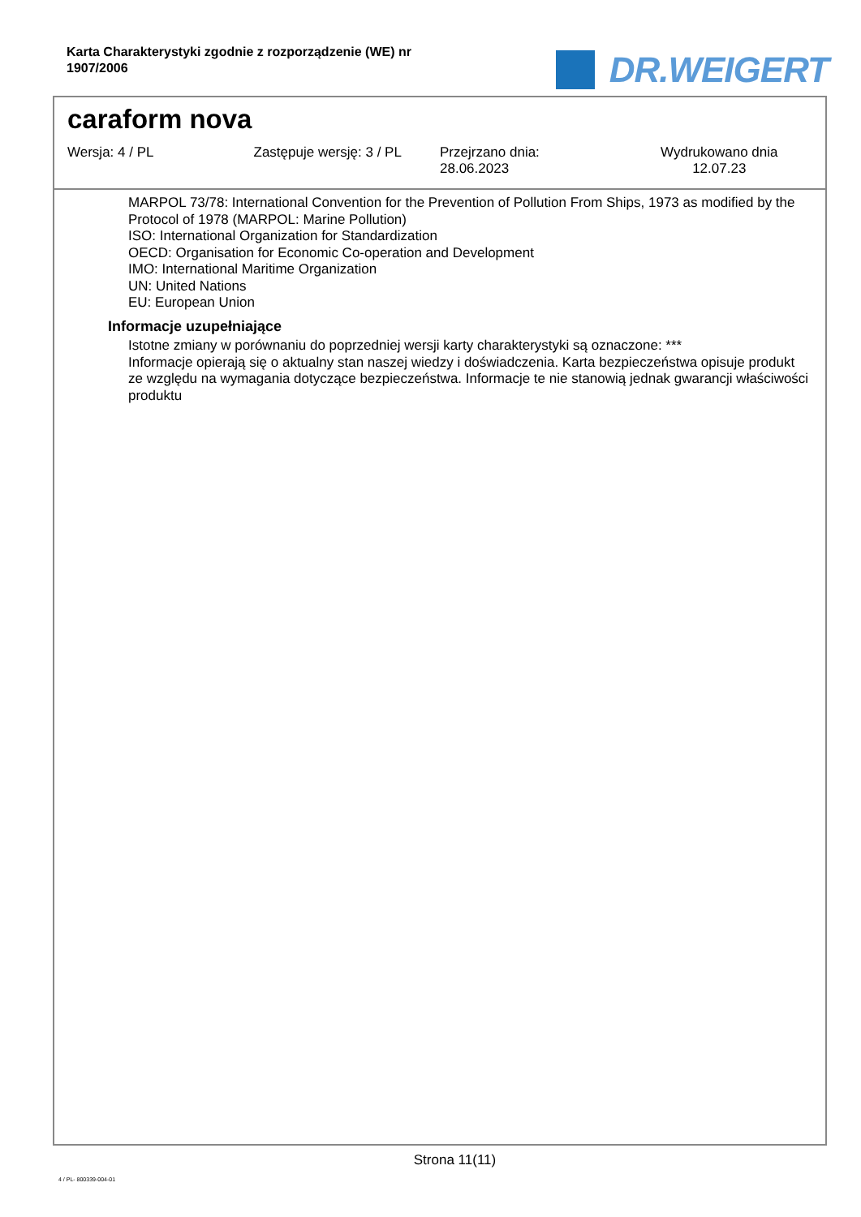Karta Charakterystyki zgodnie z rozporządzenie (WE) nr 1907/2006
DR.WEIGERT
caraform nova
Wersja: 4 / PL Zastępuje wersję: 3 / PL Przejrzano dnia:
28.06.2023
Wydrukowano dnia
12.07.23
MARPOL 73/78: International Convention for the Prevention of Pollution From Ships, 1973 as modified by the Protocol of 1978 (MARPOL: Marine Pollution)
ISO: International Organization for Standardization
OECD: Organisation for Economic Co-operation and Development
IMO: International Maritime Organization
UN: United Nations
EU: European Union
Informacje uzupełniające
Istotne zmiany w porównaniu do poprzedniej wersji karty charakterystyki są oznaczone: ***
Informacje opierają się o aktualny stan naszej wiedzy i doświadczenia. Karta bezpieczeństwa opisuje produkt ze względu na wymagania dotyczące bezpieczeństwa. Informacje te nie stanowią jednak gwarancji właściwości produktu
Strona 11(11)
4 / PL- 800339-004-01